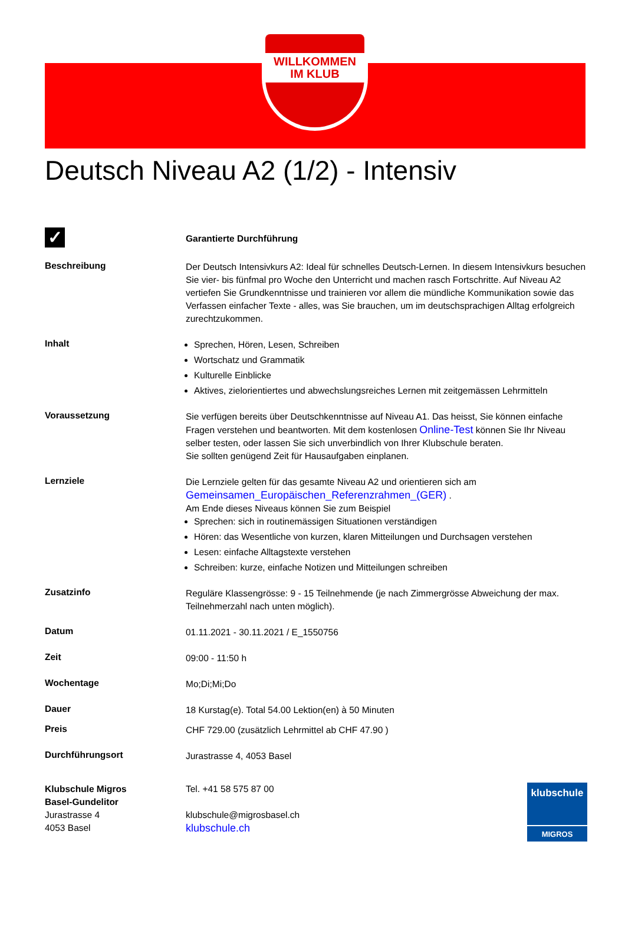WILLKOMMEN
IM KLUB
Deutsch Niveau A2 (1/2) - Intensiv
✓
Garantierte Durchführung
Beschreibung
Der Deutsch Intensivkurs A2: Ideal für schnelles Deutsch-Lernen. In diesem Intensivkurs besuchen Sie vier- bis fünfmal pro Woche den Unterricht und machen rasch Fortschritte. Auf Niveau A2 vertiefen Sie Grundkenntnisse und trainieren vor allem die mündliche Kommunikation sowie das Verfassen einfacher Texte - alles, was Sie brauchen, um im deutschsprachigen Alltag erfolgreich zurechtzukommen.
Inhalt
Sprechen, Hören, Lesen, Schreiben
Wortschatz und Grammatik
Kulturelle Einblicke
Aktives, zielorientiertes und abwechslungsreiches Lernen mit zeitgemässen Lehrmitteln
Voraussetzung
Sie verfügen bereits über Deutschkenntnisse auf Niveau A1. Das heisst, Sie können einfache Fragen verstehen und beantworten. Mit dem kostenlosen Online-Test können Sie Ihr Niveau selber testen, oder lassen Sie sich unverbindlich von Ihrer Klubschule beraten.
Sie sollten genügend Zeit für Hausaufgaben einplanen.
Lernziele
Die Lernziele gelten für das gesamte Niveau A2 und orientieren sich am
Gemeinsamen_Europäischen_Referenzrahmen_(GER) .
Am Ende dieses Niveaus können Sie zum Beispiel
Sprechen: sich in routinemässigen Situationen verständigen
Hören: das Wesentliche von kurzen, klaren Mitteilungen und Durchsagen verstehen
Lesen: einfache Alltagstexte verstehen
Schreiben: kurze, einfache Notizen und Mitteilungen schreiben
Zusatzinfo
Reguläre Klassengrösse: 9 - 15 Teilnehmende (je nach Zimmergrösse Abweichung der max. Teilnehmerzahl nach unten möglich).
Datum
01.11.2021 - 30.11.2021 / E_1550756
Zeit
09:00 - 11:50 h
Wochentage
Mo;Di;Mi;Do
Dauer
18 Kurstag(e). Total 54.00 Lektion(en) à 50 Minuten
Preis
CHF 729.00 (zusätzlich Lehrmittel ab CHF 47.90 )
Durchführungsort
Jurastrasse 4, 4053 Basel
Klubschule Migros
Basel-Gundelitor
Jurastrasse 4
4053 Basel
Tel. +41 58 575 87 00
klubschule@migrosbasel.ch
klubschule.ch
klubschule
MIGROS